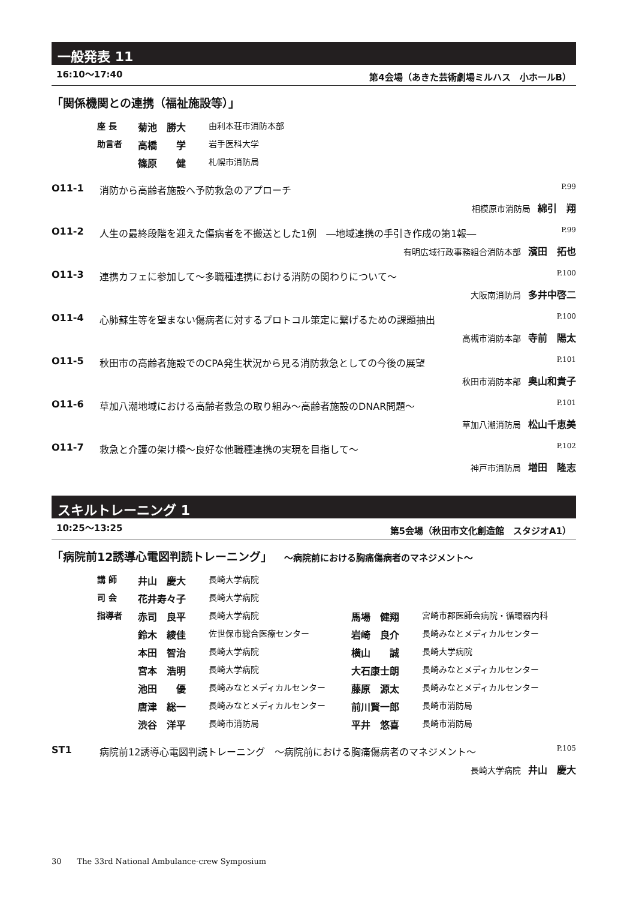一般発表 11
16:10～17:40 第4会場（あきた芸術劇場ミルハス　小ホールB）
「関係機関との連携（福祉施設等）」
| 座 長 | 菊池 勝大 | 由利本荘市消防本部 |
| 助言者 | 高橋 学 | 岩手医科大学 |
| | 篠原 健 | 札幌市消防局 |
O11-1 消防から高齢者施設へ予防救急のアプローチ P.99
相模原市消防局 綿引　翔
O11-2 人生の最終段階を迎えた傷病者を不搬送とした1例　―地域連携の手引き作成の第1報― P.99
有明広域行政事務組合消防本部 濱田　拓也
O11-3 連携カフェに参加して～多職種連携における消防の関わりについて～ P.100
大阪南消防局 多井中啓二
O11-4 心肺蘇生等を望まない傷病者に対するプロトコル策定に繋げるための課題抽出 P.100
高槻市消防本部 寺前　陽太
O11-5 秋田市の高齢者施設でのCPA発生状況から見る消防救急としての今後の展望 P.101
秋田市消防本部 奥山和貴子
O11-6 草加八潮地域における高齢者救急の取り組み～高齢者施設のDNAR問題～ P.101
草加八潮消防局 松山千恵美
O11-7 救急と介護の架け橋～良好な他職種連携の実現を目指して～ P.102
神戸市消防局 増田　隆志
スキルトレーニング 1
10:25～13:25 第5会場（秋田市文化創造館　スタジオA1）
「病院前12誘導心電図判読トレーニング」 ～病院前における胸痛傷病者のマネジメント～
| 講 師 | 井山 慶大 | 長崎大学病院 | | |
| 司 会 | 花井寿々子 | 長崎大学病院 | | |
| 指導者 | 赤司 良平 | 長崎大学病院 | 馬場 健翔 | 宮崎市郡医師会病院・循環器内科 |
| | 鈴木 綾佳 | 佐世保市総合医療センター | 岩崎 良介 | 長崎みなとメディカルセンター |
| | 本田 智治 | 長崎大学病院 | 横山 誠 | 長崎大学病院 |
| | 宮本 浩明 | 長崎大学病院 | 大石康士朗 | 長崎みなとメディカルセンター |
| | 池田 優 | 長崎みなとメディカルセンター | 藤原 源太 | 長崎みなとメディカルセンター |
| | 唐津 総一 | 長崎みなとメディカルセンター | 前川賢一郎 | 長崎市消防局 |
| | 渋谷 洋平 | 長崎市消防局 | 平井 悠喜 | 長崎市消防局 |
ST1 病院前12誘導心電図判読トレーニング　～病院前における胸痛傷病者のマネジメント～ P.105
長崎大学病院 井山　慶大
30　　The 33rd National Ambulance-crew Symposium